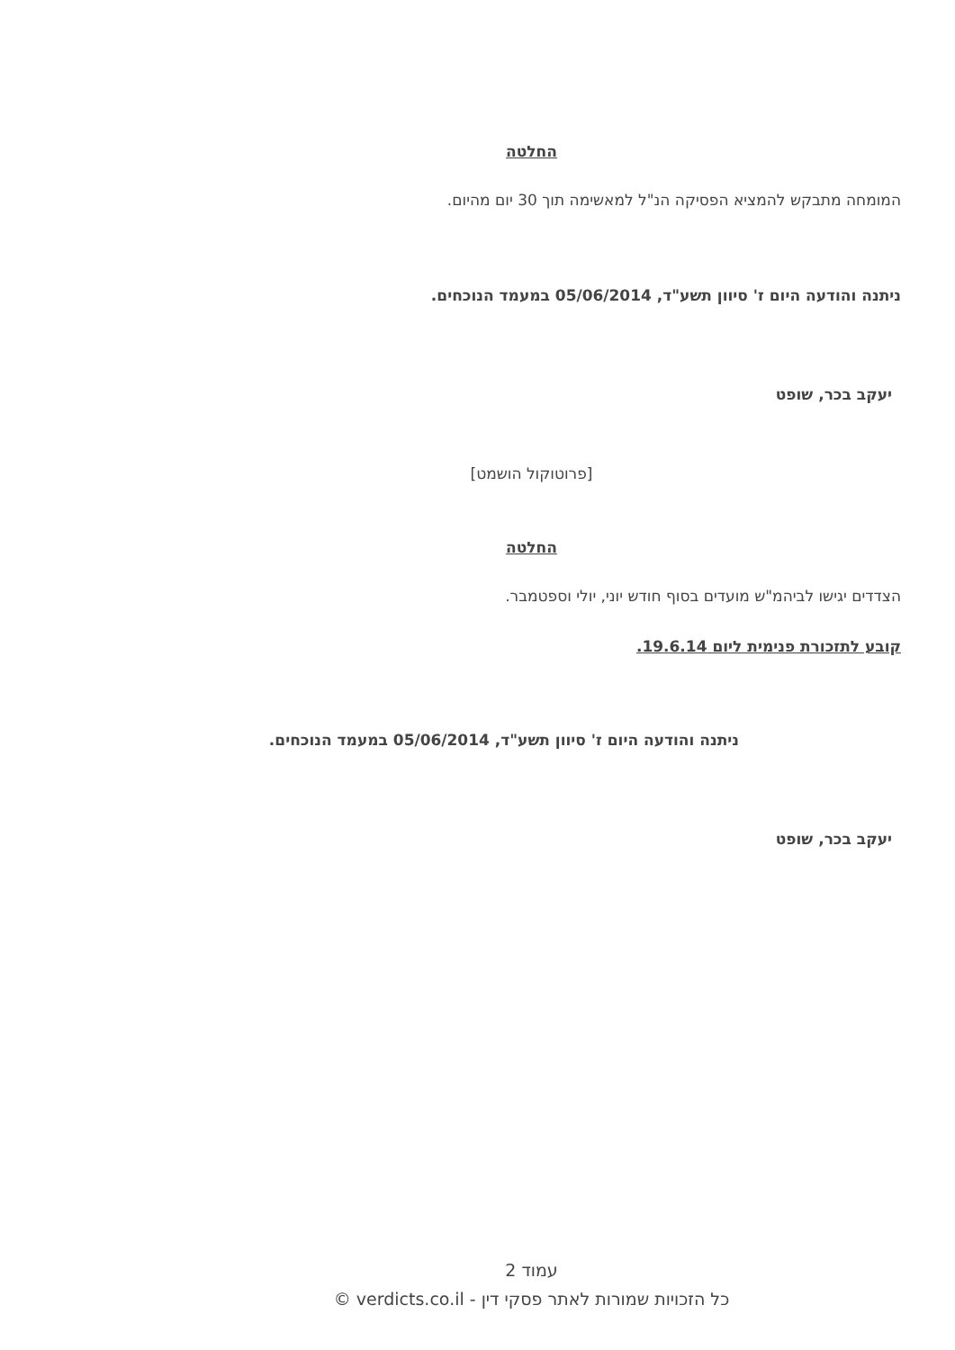החלטה
המומחה מתבקש להמציא הפסיקה הנ"ל למאשימה תוך 30 יום מהיום.
ניתנה והודעה היום ז' סיוון תשע"ד, 05/06/2014 במעמד הנוכחים.
יעקב בכר, שופט
[פרוטוקול הושמט]
החלטה
הצדדים יגישו לביהמ"ש מועדים בסוף חודש יוני, יולי וספטמבר.
קובע לתזכורת פנימית ליום 19.6.14.
ניתנה והודעה היום ז' סיוון תשע"ד, 05/06/2014 במעמד הנוכחים.
יעקב בכר, שופט
עמוד 2
כל הזכויות שמורות לאתר פסקי דין - verdicts.co.il ©